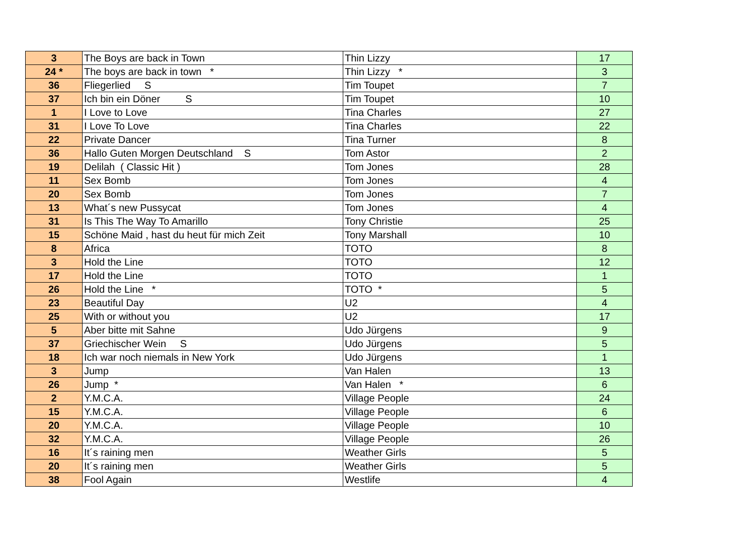| 3 | The Boys are back in Town | Thin Lizzy | 17 |
| 24 * | The boys are back in town * | Thin Lizzy * | 3 |
| 36 | Fliegerlied S | Tim Toupet | 7 |
| 37 | Ich bin ein Döner S | Tim Toupet | 10 |
| 1 | I Love to Love | Tina Charles | 27 |
| 31 | I Love To Love | Tina Charles | 22 |
| 22 | Private Dancer | Tina Turner | 8 |
| 36 | Hallo Guten Morgen Deutschland S | Tom Astor | 2 |
| 19 | Delilah ( Classic Hit ) | Tom Jones | 28 |
| 11 | Sex Bomb | Tom Jones | 4 |
| 20 | Sex Bomb | Tom Jones | 7 |
| 13 | What´s new Pussycat | Tom Jones | 4 |
| 31 | Is This The Way To Amarillo | Tony Christie | 25 |
| 15 | Schöne Maid , hast du heut für mich Zeit | Tony Marshall | 10 |
| 8 | Africa | TOTO | 8 |
| 3 | Hold the Line | TOTO | 12 |
| 17 | Hold the Line | TOTO | 1 |
| 26 | Hold the Line * | TOTO * | 5 |
| 23 | Beautiful Day | U2 | 4 |
| 25 | With or without you | U2 | 17 |
| 5 | Aber bitte mit Sahne | Udo Jürgens | 9 |
| 37 | Griechischer Wein S | Udo Jürgens | 5 |
| 18 | Ich war noch niemals in New York | Udo Jürgens | 1 |
| 3 | Jump | Van Halen | 13 |
| 26 | Jump * | Van Halen * | 6 |
| 2 | Y.M.C.A. | Village People | 24 |
| 15 | Y.M.C.A. | Village People | 6 |
| 20 | Y.M.C.A. | Village People | 10 |
| 32 | Y.M.C.A. | Village People | 26 |
| 16 | It´s raining men | Weather Girls | 5 |
| 20 | It´s raining men | Weather Girls | 5 |
| 38 | Fool Again | Westlife | 4 |